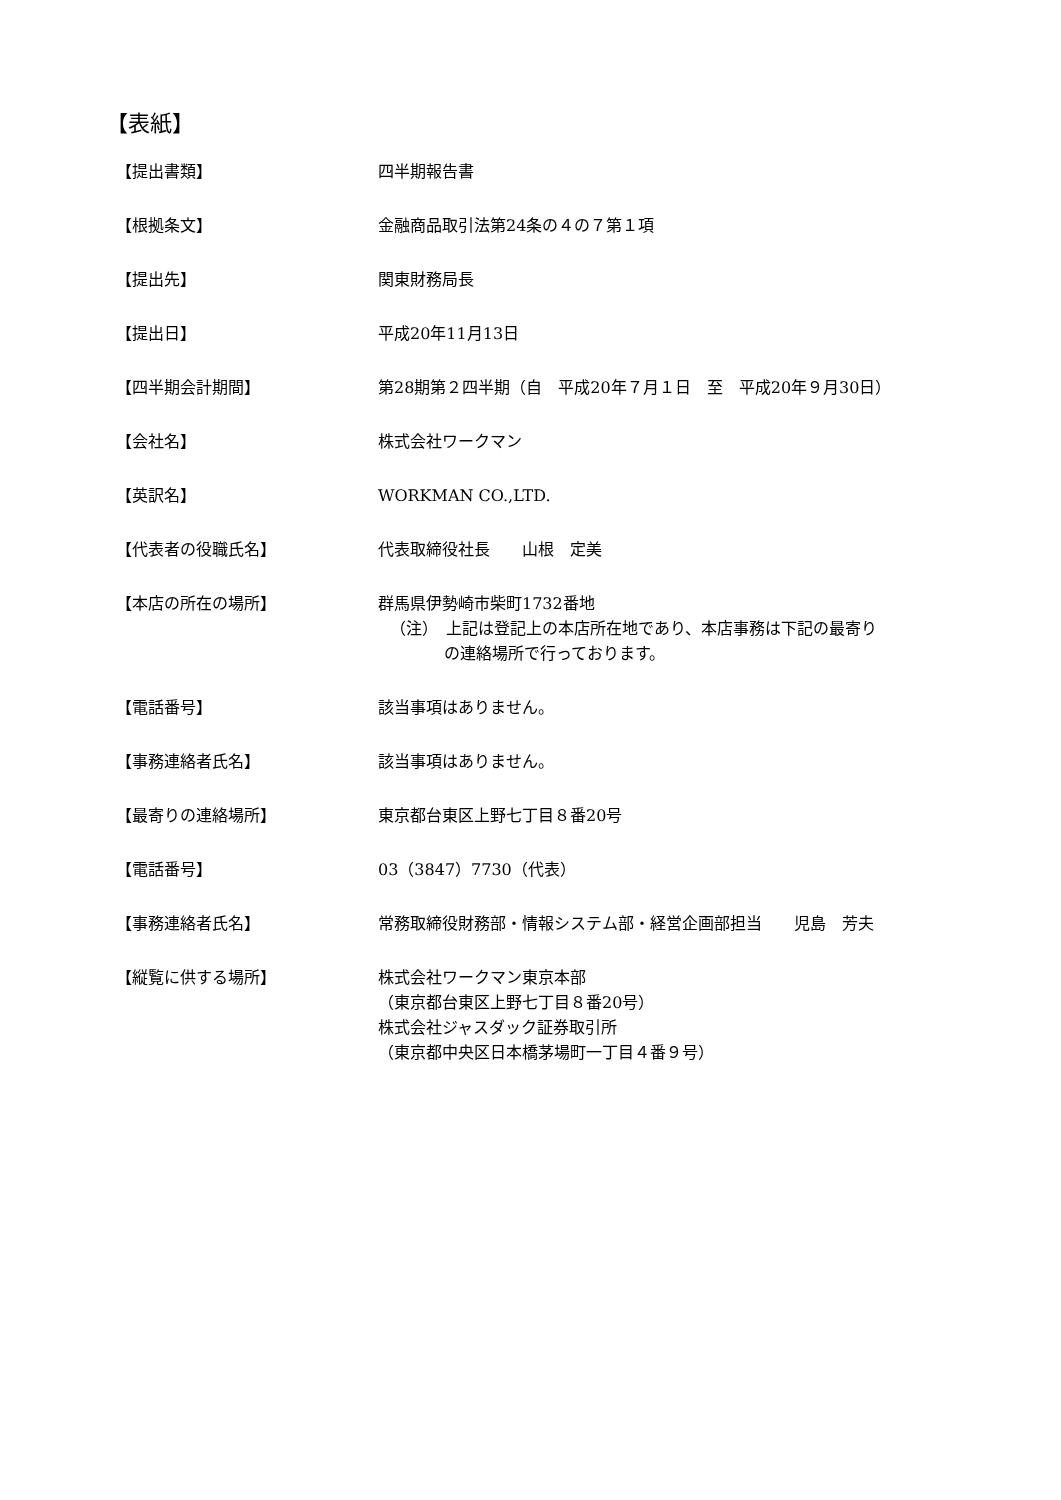【表紙】
【提出書類】 四半期報告書
【根拠条文】 金融商品取引法第24条の４の７第１項
【提出先】 関東財務局長
【提出日】 平成20年11月13日
【四半期会計期間】 第28期第２四半期（自　平成20年７月１日　至　平成20年９月30日）
【会社名】 株式会社ワークマン
【英訳名】 WORKMAN CO.,LTD.
【代表者の役職氏名】 代表取締役社長　　山根　定美
【本店の所在の場所】 群馬県伊勢崎市柴町1732番地
（注）　上記は登記上の本店所在地であり、本店事務は下記の最寄り
の連絡場所で行っております。
【電話番号】 該当事項はありません。
【事務連絡者氏名】 該当事項はありません。
【最寄りの連絡場所】 東京都台東区上野七丁目８番20号
【電話番号】 03（3847）7730（代表）
【事務連絡者氏名】 常務取締役財務部・情報システム部・経営企画部担当　　児島　芳夫
【縦覧に供する場所】 株式会社ワークマン東京本部
（東京都台東区上野七丁目８番20号）
株式会社ジャスダック証券取引所
（東京都中央区日本橋茅場町一丁目４番９号）